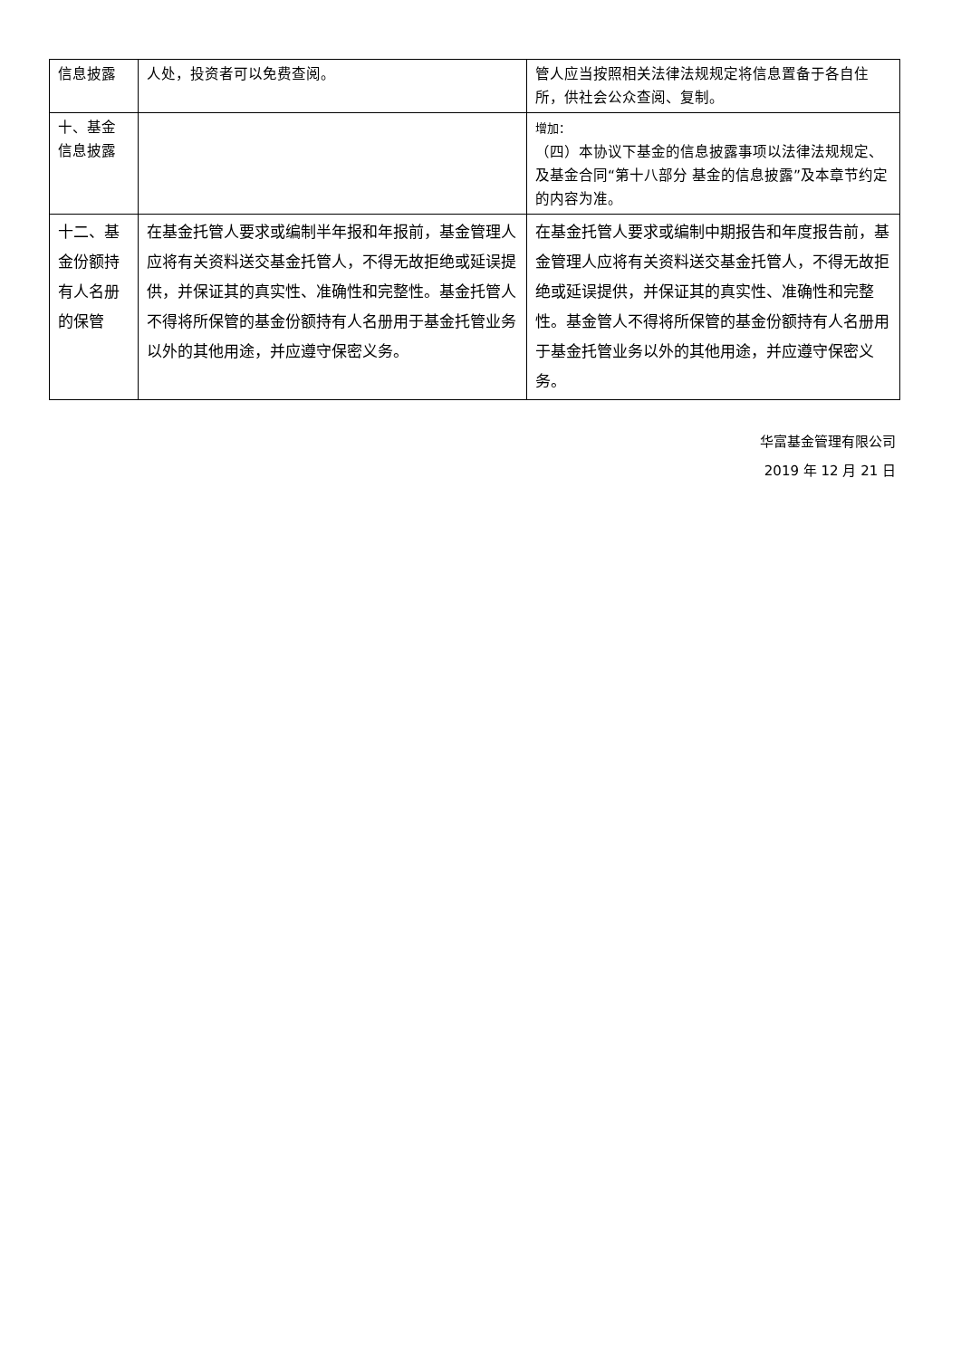| 信息披露 | 人处，投资者可以免费查阅。 | 管人应当按照相关法律法规规定将信息置备于各自住所，供社会公众查阅、复制。 |
| 十、基金信息披露 | | 增加： （四）本协议下基金的信息披露事项以法律法规规定、及基金合同“第十八部分 基金的信息披露”及本章节约定的内容为准。 |
| 十二、基金份额持有人名册的保管 | 在基金托管人要求或编制半年报和年报前，基金管理人应将有关资料送交基金托管人，不得无故拒绝或延误提供，并保证其的真实性、准确性和完整性。基金托管人不得将所保管的基金份额持有人名册用于基金托管业务以外的其他用途，并应遵守保密义务。 | 在基金托管人要求或编制中期报告和年度报告前，基金管理人应将有关资料送交基金托管人，不得无故拒绝或延误提供，并保证其的真实性、准确性和完整性。基金管人不得将所保管的基金份额持有人名册用于基金托管业务以外的其他用途，并应遵守保密义务。 |
华富基金管理有限公司
2019 年 12 月 21 日